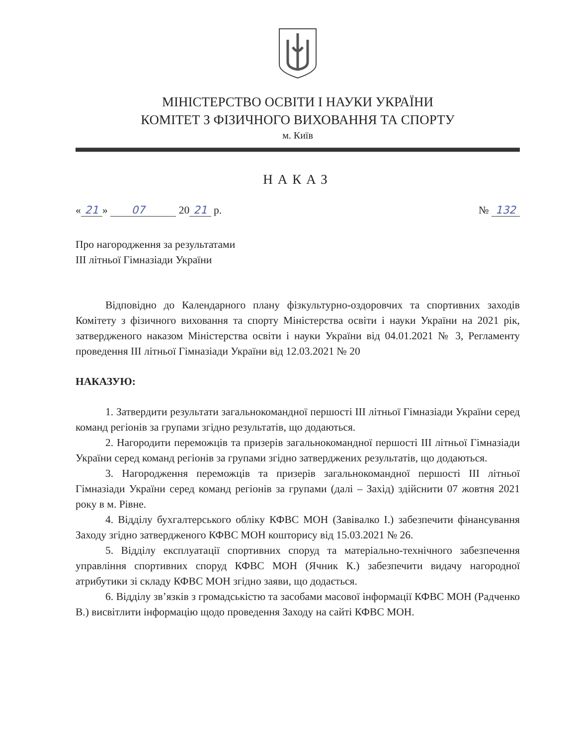МІНІСТЕРСТВО ОСВІТИ І НАУКИ УКРАЇНИ
КОМІТЕТ З ФІЗИЧНОГО ВИХОВАННЯ ТА СПОРТУ
м. Київ
НАКАЗ
« 21 » 07 20 21 р. № 132
Про нагородження за результатами
ІІІ літньої Гімназіади України
Відповідно до Календарного плану фізкультурно-оздоровчих та спортивних заходів Комітету з фізичного виховання та спорту Міністерства освіти і науки України на 2021 рік, затвердженого наказом Міністерства освіти і науки України від 04.01.2021 № 3, Регламенту проведення ІІІ літньої Гімназіади України від 12.03.2021 № 20
НАКАЗУЮ:
1. Затвердити результати загальнокомандної першості ІІІ літньої Гімназіади України серед команд регіонів за групами згідно результатів, що додаються.
2. Нагородити переможців та призерів загальнокомандної першості ІІІ літньої Гімназіади України серед команд регіонів за групами згідно затверджених результатів, що додаються.
3. Нагородження переможців та призерів загальнокомандної першості ІІІ літньої Гімназіади України серед команд регіонів за групами (далі – Захід) здійснити 07 жовтня 2021 року в м. Рівне.
4. Відділу бухгалтерського обліку КФВС МОН (Завівалко І.) забезпечити фінансування Заходу згідно затвердженого КФВС МОН кошторису від 15.03.2021 № 26.
5. Відділу експлуатації спортивних споруд та матеріально-технічного забезпечення управління спортивних споруд КФВС МОН (Ячник К.) забезпечити видачу нагородної атрибутики зі складу КФВС МОН згідно заяви, що додається.
6. Відділу зв’язків з громадськістю та засобами масової інформації КФВС МОН (Радченко В.) висвітлити інформацію щодо проведення Заходу на сайті КФВС МОН.